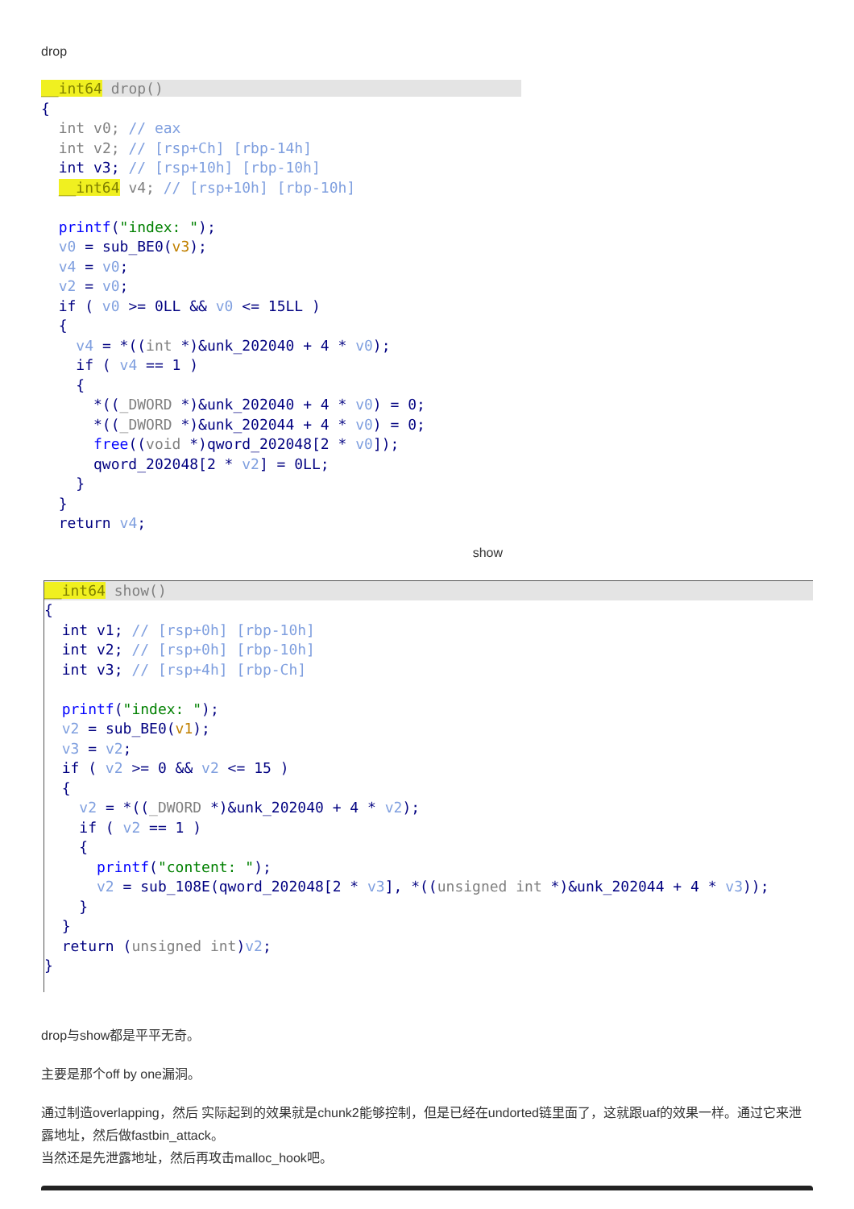drop
__int64 drop()                                         
{
  int v0; // eax
  int v2; // [rsp+Ch] [rbp-14h]
  int v3; // [rsp+10h] [rbp-10h]
  __int64 v4; // [rsp+10h] [rbp-10h]

  printf("index: ");
  v0 = sub_BE0(v3);
  v4 = v0;
  v2 = v0;
  if ( v0 >= 0LL && v0 <= 15LL )
  {
    v4 = *((int *)&unk_202040 + 4 * v0);
    if ( v4 == 1 )
    {
      *((_DWORD *)&unk_202040 + 4 * v0) = 0;
      *((_DWORD *)&unk_202044 + 4 * v0) = 0;
      free((void *)qword_202048[2 * v0]);
      qword_202048[2 * v2] = 0LL;
    }
  }
  return v4;
show
__int64 show(){
  int v1; // [rsp+0h] [rbp-10h]
  int v2; // [rsp+0h] [rbp-10h]
  int v3; // [rsp+4h] [rbp-Ch]

  printf("index: ");
  v2 = sub_BE0(v1);
  v3 = v2;
  if ( v2 >= 0 && v2 <= 15 )
  {
    v2 = *((_DWORD *)&unk_202040 + 4 * v2);
    if ( v2 == 1 )
    {
      printf("content: ");
      v2 = sub_108E(qword_202048[2 * v3], *((unsigned int *)&unk_202044 + 4 * v3));
    }
  }
  return (unsigned int)v2;
}
drop与show都是平平无奇。
主要是那个off by one漏洞。
通过制造overlapping，然后 实际起到的效果就是chunk2能够控制，但是已经在undorted链里面了，这就跟uaf的效果一样。通过它来泄露地址，然后做fastbin_attack。
当然还是先泄露地址，然后再攻击malloc_hook吧。